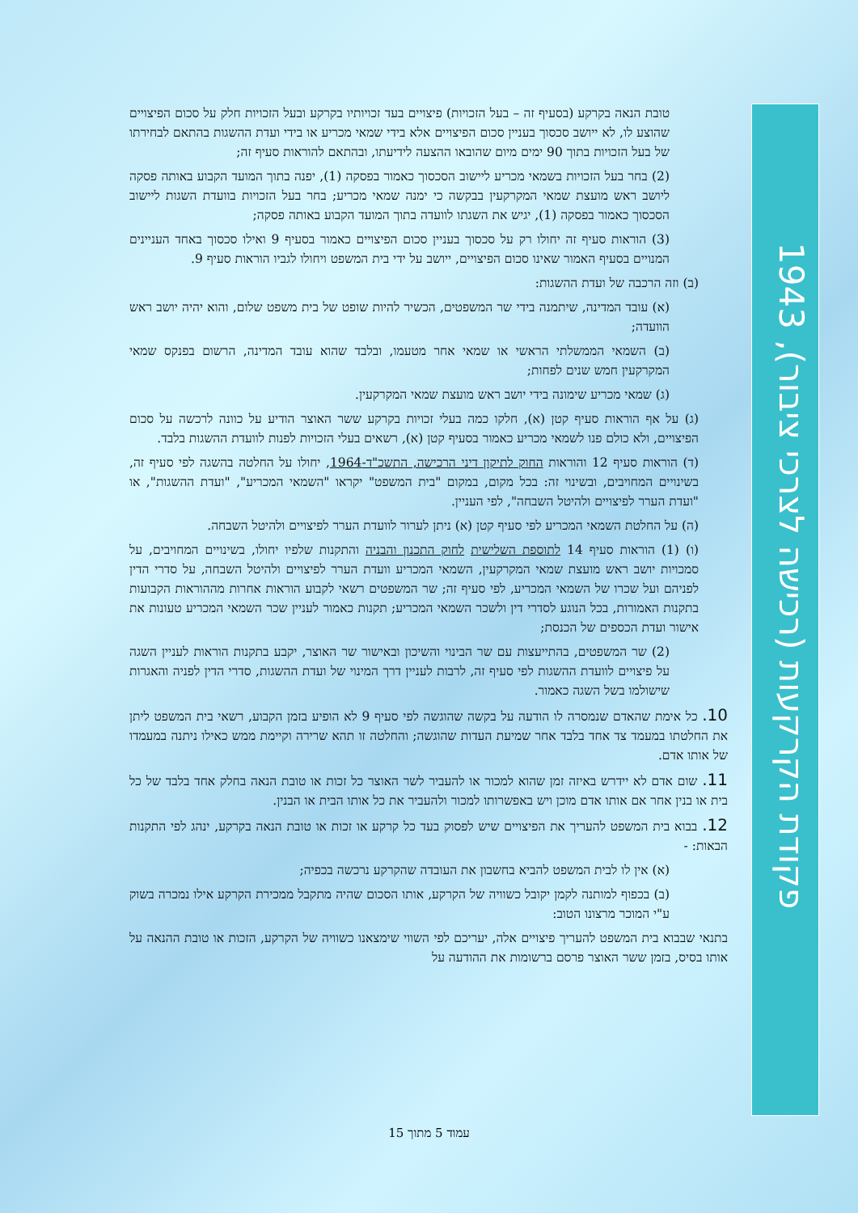טובת הנאה בקרקע (בסעיף זה – בעל הזכויות) פיצויים בעד זכויותיו בקרקע ובעל הזכויות חלק על סכום הפיצויים שהוצע לו, לא ייושב סכסוך בעניין סכום הפיצויים אלא בידי שמאי מכריע או בידי ועדת ההשגות בהתאם לבחירתו של בעל הזכויות בתוך 90 ימים מיום שהובאו ההצעה לידיעתו, ובהתאם להוראות סעיף זה;
(2) בחר בעל הזכויות בשמאי מכריע ליישוב הסכסוך כאמור בפסקה (1), יפנה בתוך המועד הקבוע באותה פסקה ליושב ראש מועצת שמאי המקרקעין בבקשה כי ימנה שמאי מכריע; בחר בעל הזכויות בוועדת השגות ליישוב הסכסוך כאמור בפסקה (1), יגיש את השגתו לוועדה בתוך המועד הקבוע באותה פסקה;
(3) הוראות סעיף זה יחולו רק על סכסוך בעניין סכום הפיצויים כאמור בסעיף 9 ואילו סכסוך באחד העניינים המנויים בסעיף האמור שאינו סכום הפיצויים, ייושב על ידי בית המשפט ויחולו לגביו הוראות סעיף 9.
(ב) וזה הרכבה של ועדת ההשגות:
(א) עובד המדינה, שיתמנה בידי שר המשפטים, הכשיר להיות שופט של בית משפט שלום, והוא יהיה יושב ראש הוועדה;
(ב) השמאי הממשלתי הראשי או שמאי אחר מטעמו, ובלבד שהוא עובד המדינה, הרשום בפנקס שמאי המקרקעין חמש שנים לפחות;
(ג) שמאי מכריע שימונה בידי יושב ראש מועצת שמאי המקרקעין.
(ג) על אף הוראות סעיף קטן (א), חלקו כמה בעלי זכויות בקרקע ששר האוצר הודיע על כוונה לרכשה על סכום הפיצויים, ולא כולם פנו לשמאי מכריע כאמור בסעיף קטן (א), רשאים בעלי הזכויות לפנות לוועדת ההשגות בלבד.
(ד) הוראות סעיף 12 והוראות החוק לתיקון דיני הרכישה, התשכ"ד-1964, יחולו על החלטה בהשגה לפי סעיף זה, בשינויים המחויבים, ובשינוי זה: בכל מקום, במקום "בית המשפט" יקראו "השמאי המכריע", "ועדת ההשגות", או "ועדת הערר לפיצויים ולהיטל השבחה", לפי העניין.
(ה) על החלטת השמאי המכריע לפי סעיף קטן (א) ניתן לערור לוועדת הערר לפיצויים ולהיטל השבחה.
(ו) (1) הוראות סעיף 14 לתוספת השלישית לחוק התכנון והבניה והתקנות שלפיו יחולו, בשינויים המחויבים, על סמכויות יושב ראש מועצת שמאי המקרקעין, השמאי המכריע וועדת הערר לפיצויים ולהיטל השבחה, על סדרי הדין לפניהם ועל שכרו של השמאי המכריע, לפי סעיף זה; שר המשפטים רשאי לקבוע הוראות אחרות מההוראות הקבועות בתקנות האמורות, בכל הנוגע לסדרי דין ולשכר השמאי המכריע; תקנות כאמור לעניין שכר השמאי המכריע טעונות את אישור ועדת הכספים של הכנסת;
(2) שר המשפטים, בהתייעצות עם שר הבינוי והשיכון ובאישור שר האוצר, יקבע בתקנות הוראות לעניין השגה על פיצויים לוועדת ההשגות לפי סעיף זה, לרבות לעניין דרך המינוי של ועדת ההשגות, סדרי הדין לפניה והאגרות שישולמו בשל השגה כאמור.
10. כל אימת שהאדם שנמסרה לו הודעה על בקשה שהוגשה לפי סעיף 9 לא הופיע בזמן הקבוע, רשאי בית המשפט ליתן את החלטתו במעמד צד אחד בלבד אחר שמיעת העדות שהוגשה; והחלטה זו תהא שרירה וקיימת ממש כאילו ניתנה במעמדו של אותו אדם.
11. שום אדם לא יידרש באיזה זמן שהוא למכור או להעביר לשר האוצר כל זכות או טובת הנאה בחלק אחד בלבד של כל בית או בנין אחר אם אותו אדם מוכן ויש באפשרותו למכור ולהעביר את כל אותו הבית או הבנין.
12. בבוא בית המשפט להעריך את הפיצויים שיש לפסוק בעד כל קרקע או זכות או טובת הנאה בקרקע, ינהג לפי התקנות הבאות: -
(א) אין לו לבית המשפט להביא בחשבון את העובדה שהקרקע נרכשה בכפיה;
(ב) בכפוף למותנה לקמן יקובל כשוויה של הקרקע, אותו הסכום שהיה מתקבל ממכירת הקרקע אילו נמכרה בשוק ע"י המוכר מרצונו הטוב:
בתנאי שבבוא בית המשפט להעריך פיצויים אלה, יעריכם לפי השווי שימצאנו כשוויה של הקרקע, הזכות או טובת ההנאה על אותו בסיס, בזמן ששר האוצר פרסם ברשומות את ההודעה על
פקודת הקרקעות (רכישה לצרכי ציבור), 1943
עמוד 5 מתוך 15